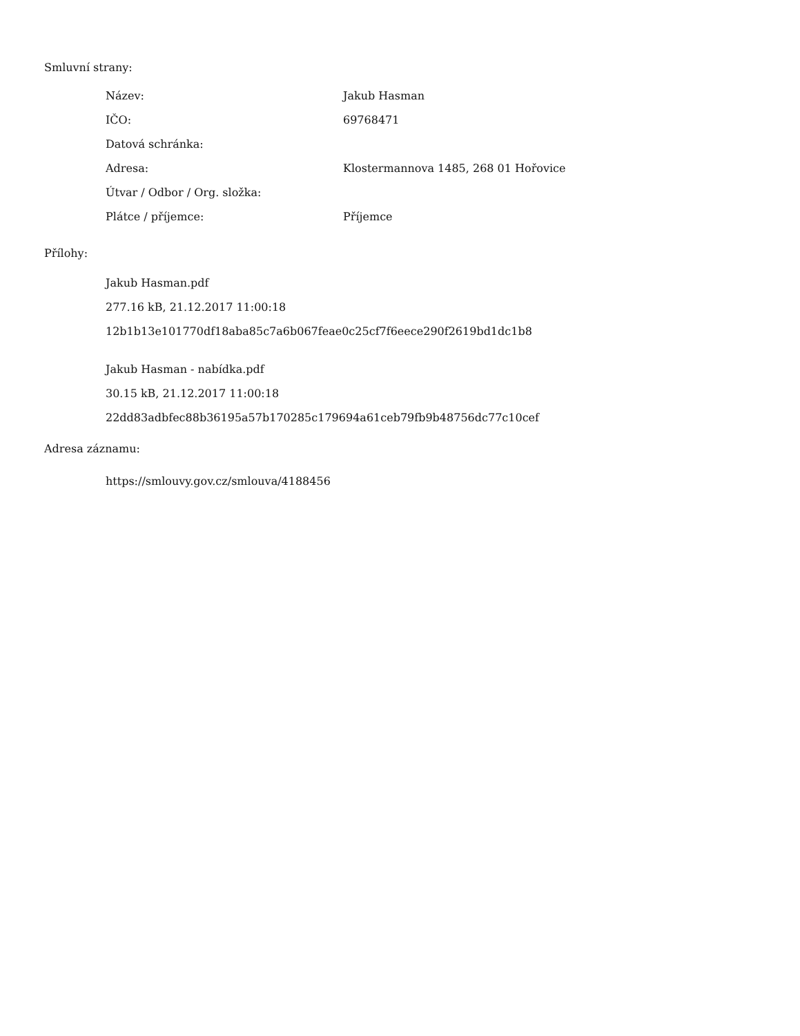Smluvní strany:
| Název: | Jakub Hasman |
| IČO: | 69768471 |
| Datová schránka: | |
| Adresa: | Klostermannova 1485, 268 01 Hořovice |
| Útvar / Odbor / Org. složka: | |
| Plátce / příjemce: | Příjemce |
Přílohy:
Jakub Hasman.pdf
277.16 kB, 21.12.2017 11:00:18
12b1b13e101770df18aba85c7a6b067feae0c25cf7f6eece290f2619bd1dc1b8
Jakub Hasman - nabídka.pdf
30.15 kB, 21.12.2017 11:00:18
22dd83adbfec88b36195a57b170285c179694a61ceb79fb9b48756dc77c10cef
Adresa záznamu:
https://smlouvy.gov.cz/smlouva/4188456